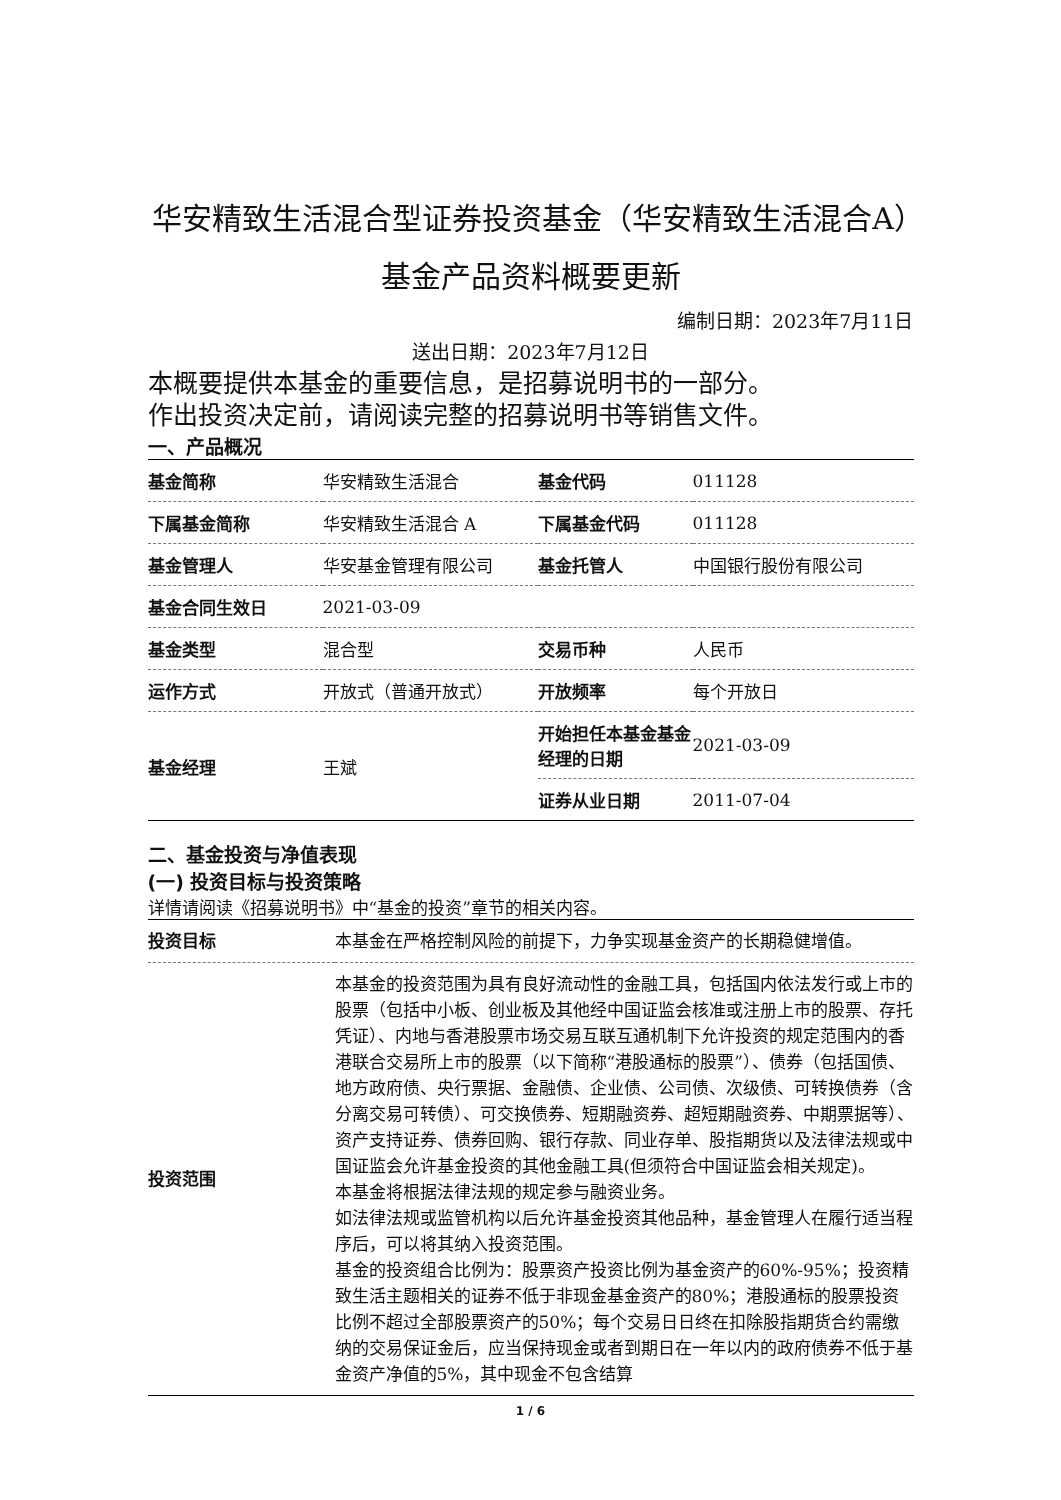华安精致生活混合型证券投资基金（华安精致生活混合A）基金产品资料概要更新
编制日期：2023年7月11日
送出日期：2023年7月12日
本概要提供本基金的重要信息，是招募说明书的一部分。
作出投资决定前，请阅读完整的招募说明书等销售文件。
一、产品概况
| 基金简称 | 华安精致生活混合 | 基金代码 | 011128 |
| 下属基金简称 | 华安精致生活混合 A | 下属基金代码 | 011128 |
| 基金管理人 | 华安基金管理有限公司 | 基金托管人 | 中国银行股份有限公司 |
| 基金合同生效日 | 2021-03-09 | | |
| 基金类型 | 混合型 | 交易币种 | 人民币 |
| 运作方式 | 开放式（普通开放式） | 开放频率 | 每个开放日 |
| 基金经理 | 王斌 | 开始担任本基金基金经理的日期 | 2021-03-09 |
| | | 证券从业日期 | 2011-07-04 |
二、基金投资与净值表现
(一) 投资目标与投资策略
详情请阅读《招募说明书》中“基金的投资”章节的相关内容。
| 投资目标 | 本基金在严格控制风险的前提下，力争实现基金资产的长期稳健增值。 |
| 投资范围 | 本基金的投资范围为具有良好流动性的金融工具，包括国内依法发行或上市的股票（包括中小板、创业板及其他经中国证监会核准或注册上市的股票、存托凭证）、内地与香港股票市场交易互联互通机制下允许投资的规定范围内的香港联合交易所上市的股票（以下简称“港股通标的股票”）、债券（包括国债、地方政府债、央行票据、金融债、企业债、公司债、次级债、可转换债券（含分离交易可转债）、可交换债券、短期融资券、超短期融资券、中期票据等）、资产支持证券、债券回购、银行存款、同业存单、股指期货以及法律法规或中国证监会允许基金投资的其他金融工具(但须符合中国证监会相关规定)。 本基金将根据法律法规的规定参与融资业务。 如法律法规或监管机构以后允许基金投资其他品种，基金管理人在履行适当程序后，可以将其纳入投资范围。 基金的投资组合比例为：股票资产投资比例为基金资产的60%-95%；投资精致生活主题相关的证券不低于非现金基金资产的80%；港股通标的股票投资比例不超过全部股票资产的50%；每个交易日日终在扣除股指期货合约需缴纳的交易保证金后，应当保持现金或者到期日在一年以内的政府债券不低于基金资产净值的5%，其中现金不包含结算 |
1 / 6